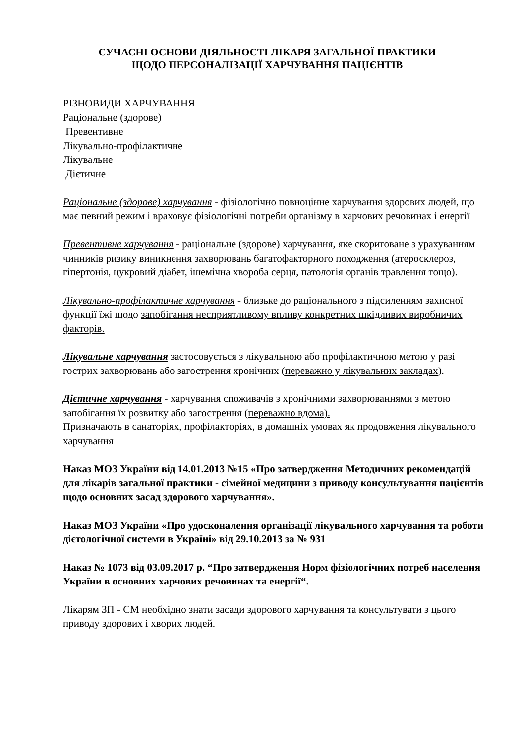СУЧАСНІ ОСНОВИ ДІЯЛЬНОСТІ ЛІКАРЯ ЗАГАЛЬНОЇ ПРАКТИКИ
ЩОДО ПЕРСОНАЛІЗАЦІЇ ХАРЧУВАННЯ ПАЦІЄНТІВ
РІЗНОВИДИ ХАРЧУВАННЯ
Раціональне (здорове)
Превентивне
Лікувально-профілактичне
Лікувальне
Дієтичне
Раціональне (здорове) харчування - фізіологічно повноцінне харчування здорових людей, що має певний режим і враховує фізіологічні потреби організму в харчових речовинах і енергії
Превентивне харчування - раціональне (здорове) харчування, яке скориговане з урахуванням чинників ризику виникнення захворювань багатофакторного походження (атеросклероз, гіпертонія, цукровий діабет, ішемічна хвороба серця, патологія органів травлення тощо).
Лікувально-профілактичне харчування - близьке до раціонального з підсиленням захисної функції їжі щодо запобігання несприятливому впливу конкретних шкідливих виробничих факторів.
Лікувальне харчування застосовується з лікувальною або профілактичною метою у разі гострих захворювань або загострення хронічних (переважно у лікувальних закладах).
Дієтичне харчування - харчування споживачів з хронічними захворюваннями з метою запобігання їх розвитку або загострення (переважно вдома).
Призначають в санаторіях, профілакторіях, в домашніх умовах як продовження лікувального харчування
Наказ МОЗ України від 14.01.2013 №15 «Про затвердження Методичних рекомендацій для лікарів загальної практики - сімейної медицини з приводу консультування пацієнтів щодо основних засад здорового харчування».
Наказ МОЗ України «Про удосконалення організації лікувального харчування та роботи дієтологічної системи в Україні» від 29.10.2013 за № 931
Наказ № 1073 від 03.09.2017 р. “Про затвердження Норм фізіологічних потреб населення України в основних харчових речовинах та енергії“.
Лікарям ЗП - СМ необхідно знати засади здорового харчування та консультувати з цього приводу здорових і хворих людей.